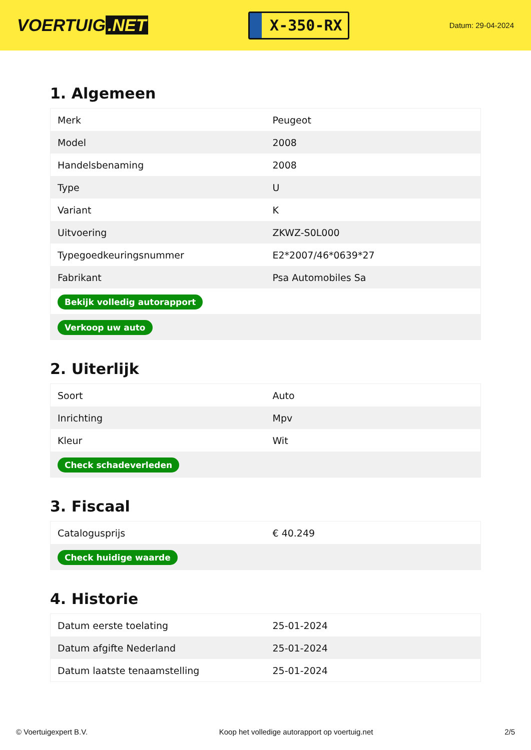VOERTUIG.NET
X-350-RX
Datum: 29-04-2024
1. Algemeen
| Merk | Peugeot |
| Model | 2008 |
| Handelsbenaming | 2008 |
| Type | U |
| Variant | K |
| Uitvoering | ZKWZ-S0L000 |
| Typegoedkeuringsnummer | E2*2007/46*0639*27 |
| Fabrikant | Psa Automobiles Sa |
| Bekijk volledig autorapport | |
| Verkoop uw auto | |
2. Uiterlijk
| Soort | Auto |
| Inrichting | Mpv |
| Kleur | Wit |
| Check schadeverleden | |
3. Fiscaal
| Catalogusprijs | € 40.249 |
| Check huidige waarde | |
4. Historie
| Datum eerste toelating | 25-01-2024 |
| Datum afgifte Nederland | 25-01-2024 |
| Datum laatste tenaamstelling | 25-01-2024 |
© Voertuigexpert B.V. Koop het volledige autorapport op voertuig.net 2/5